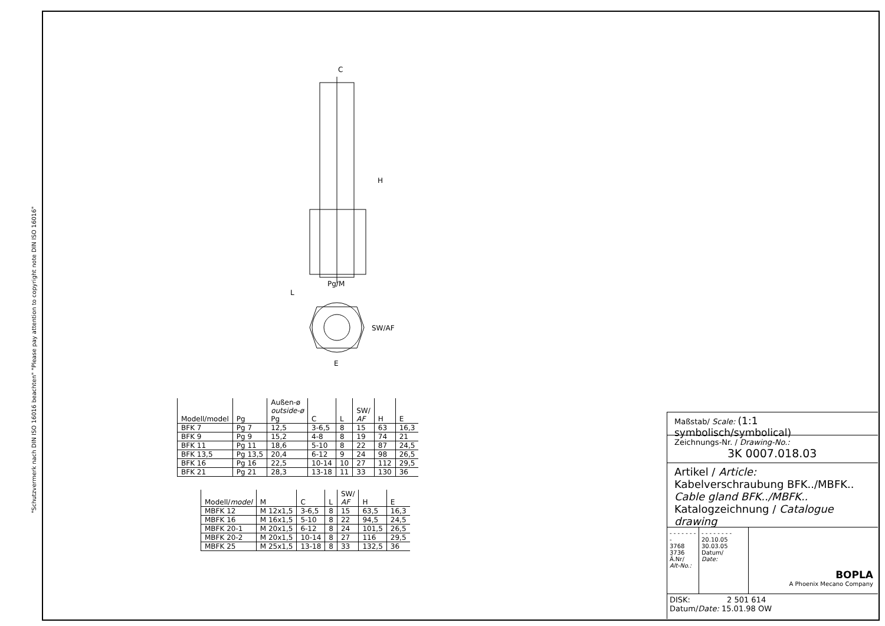"Schutzvermerk nach DIN ISO 16016 beachten" "Please pay attention to copyright note DIN ISO 16016"
C
H
Pg/M
L
SW/AF
E
| Modell/model | Pg | Außen-ø outside-ø Pg | C | L | SW/ AF | H | E |
| --- | --- | --- | --- | --- | --- | --- | --- |
| BFK 7 | Pg 7 | 12,5 | 3-6,5 | 8 | 15 | 63 | 16,3 |
| BFK 9 | Pg 9 | 15,2 | 4-8 | 8 | 19 | 74 | 21 |
| BFK 11 | Pg 11 | 18,6 | 5-10 | 8 | 22 | 87 | 24,5 |
| BFK 13,5 | Pg 13,5 | 20,4 | 6-12 | 9 | 24 | 98 | 26,5 |
| BFK 16 | Pg 16 | 22,5 | 10-14 | 10 | 27 | 112 | 29,5 |
| BFK 21 | Pg 21 | 28,3 | 13-18 | 11 | 33 | 130 | 36 |
| Modell/ model | M | C | L | SW/ AF | H | E |
| --- | --- | --- | --- | --- | --- | --- |
| MBFK 12 | M 12x1,5 | 3-6,5 | 8 | 15 | 63,5 | 16,3 |
| MBFK 16 | M 16x1,5 | 5-10 | 8 | 22 | 94,5 | 24,5 |
| MBFK 20-1 | M 20x1,5 | 6-12 | 8 | 24 | 101,5 | 26,5 |
| MBFK 20-2 | M 20x1,5 | 10-14 | 8 | 27 | 116 | 29,5 |
| MBFK 25 | M 25x1,5 | 13-18 | 8 | 33 | 132,5 | 36 |
Maßstab/ Scale: (1:1 symbolisch/symbolical)
Zeichnungs-Nr. / Drawing-No.:
3K 0007.018.03
Artikel / Article:
Kabelverschraubung BFK../MBFK..
Cable gland BFK../MBFK..
Katalogzeichnung / Catalogue drawing
- - - - - - - -
3768
3736
Ä.Nr/
Alt-No.:
- - - - - - - -
20.10.05
30.03.05
Datum/
Date:
BOPLA
A Phoenix Mecano Company
DISK: 2 501 614
Datum/Date: 15.01.98 OW